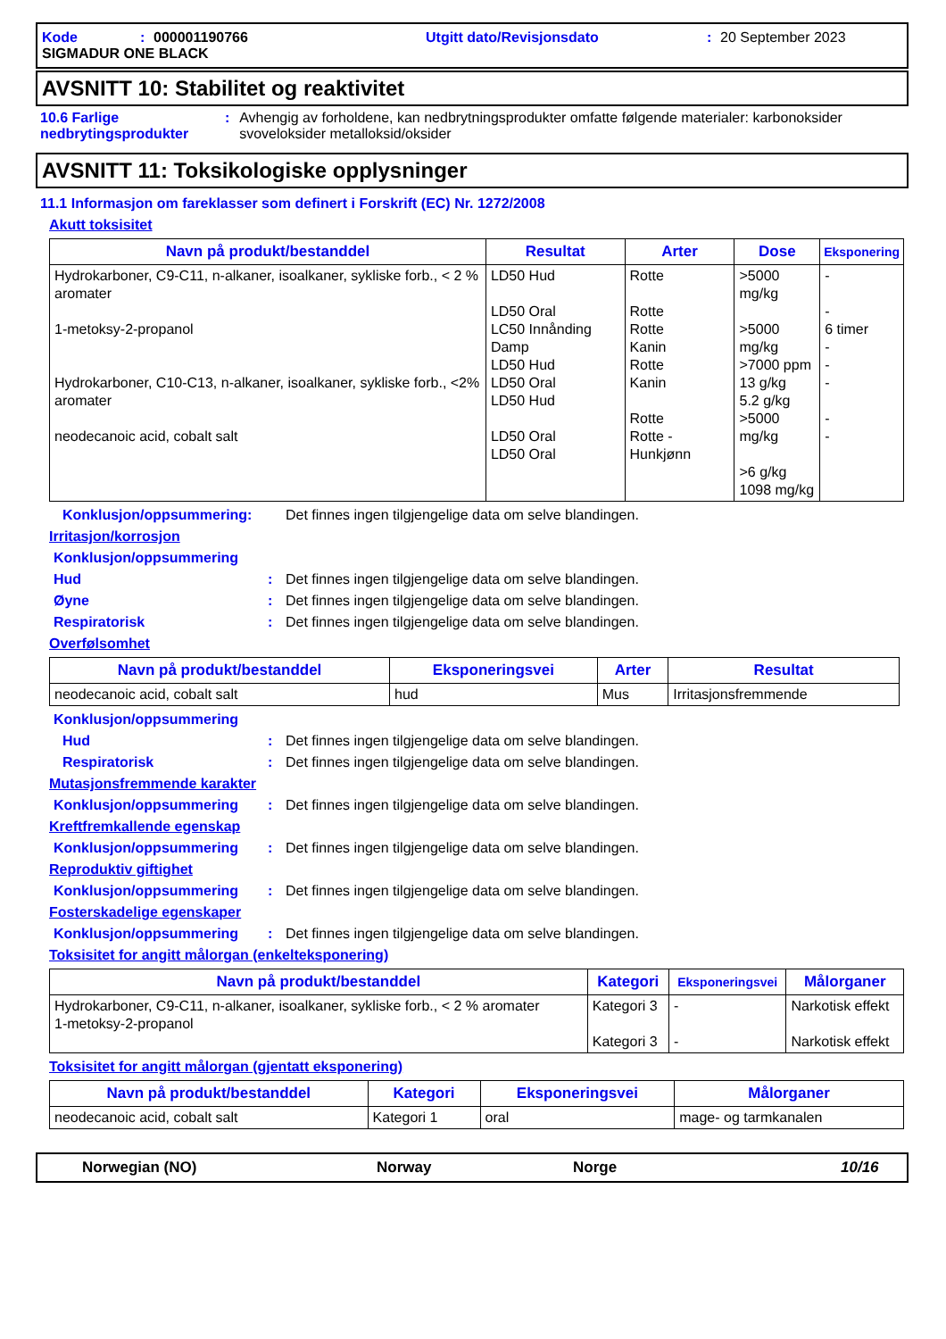Kode: 000001190766 Utgitt dato/Revisjonsdato: 20 September 2023
SIGMADUR ONE BLACK
AVSNITT 10: Stabilitet og reaktivitet
10.6 Farlige nedbrytingsprodukter: Avhengig av forholdene, kan nedbrytningsprodukter omfatte følgende materialer: karbonoksider svoveloksider metalloksid/oksider
AVSNITT 11: Toksikologiske opplysninger
11.1 Informasjon om fareklasser som definert i Forskrift (EC) Nr. 1272/2008
Akutt toksisitet
| Navn på produkt/bestanddel | Resultat | Arter | Dose | Eksponering |
| --- | --- | --- | --- | --- |
| Hydrokarboner, C9-C11, n-alkaner, isoalkaner, sykliske forb., < 2 % aromater 1-metoksy-2-propanol Hydrokarboner, C10-C13, n-alkaner, isoalkaner, sykliske forb., <2% aromater neodecanoic acid, cobalt salt | LD50 Hud LD50 Oral LC50 Innånding Damp LD50 Hud LD50 Oral LD50 Hud LD50 Oral LD50 Oral | Rotte Rotte Rotte Kanin Rotte Kanin Rotte Rotte - Hunkjønn | >5000 mg/kg >5000 mg/kg >7000 ppm 13 g/kg 5.2 g/kg >5000 mg/kg >6 g/kg 1098 mg/kg | - - 6 timer - - - - - |
Konklusjon/oppsummering: Det finnes ingen tilgjengelige data om selve blandingen.
Irritasjon/korrosjon
Konklusjon/oppsummering
Hud: Det finnes ingen tilgjengelige data om selve blandingen.
Øyne: Det finnes ingen tilgjengelige data om selve blandingen.
Respiratorisk: Det finnes ingen tilgjengelige data om selve blandingen.
Overfølsomhet
| Navn på produkt/bestanddel | Eksponeringsvei | Arter | Resultat |
| --- | --- | --- | --- |
| neodecanoic acid, cobalt salt | hud | Mus | Irritasjonsfremmende |
Konklusjon/oppsummering
Hud: Det finnes ingen tilgjengelige data om selve blandingen.
Respiratorisk: Det finnes ingen tilgjengelige data om selve blandingen.
Mutasjonsfremmende karakter
Konklusjon/oppsummering: Det finnes ingen tilgjengelige data om selve blandingen.
Kreftfremkallende egenskap
Konklusjon/oppsummering: Det finnes ingen tilgjengelige data om selve blandingen.
Reproduktiv giftighet
Konklusjon/oppsummering: Det finnes ingen tilgjengelige data om selve blandingen.
Fosterskadelige egenskaper
Konklusjon/oppsummering: Det finnes ingen tilgjengelige data om selve blandingen.
Toksisitet for angitt målorgan (enkelteksponering)
| Navn på produkt/bestanddel | Kategori | Eksponeringsvei | Målorganer |
| --- | --- | --- | --- |
| Hydrokarboner, C9-C11, n-alkaner, isoalkaner, sykliske forb., < 2 % aromater 1-metoksy-2-propanol | Kategori 3 Kategori 3 | - - | Narkotisk effekt Narkotisk effekt |
Toksisitet for angitt målorgan (gjentatt eksponering)
| Navn på produkt/bestanddel | Kategori | Eksponeringsvei | Målorganer |
| --- | --- | --- | --- |
| neodecanoic acid, cobalt salt | Kategori 1 | oral | mage- og tarmkanalen |
Norwegian (NO) Norway Norge 10/16